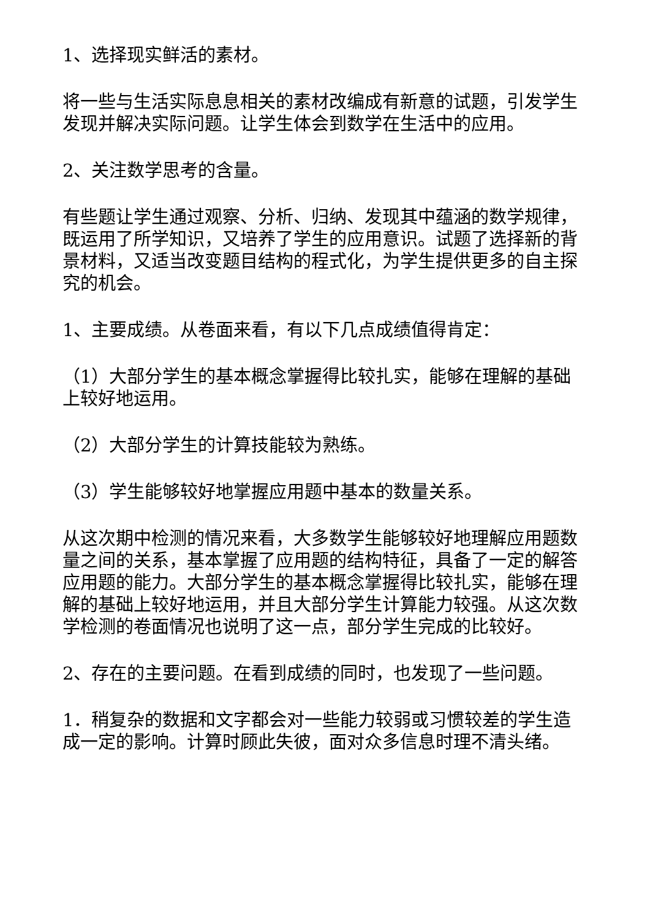1、选择现实鲜活的素材。
将一些与生活实际息息相关的素材改编成有新意的试题，引发学生发现并解决实际问题。让学生体会到数学在生活中的应用。
2、关注数学思考的含量。
有些题让学生通过观察、分析、归纳、发现其中蕴涵的数学规律，既运用了所学知识，又培养了学生的应用意识。试题了选择新的背景材料，又适当改变题目结构的程式化，为学生提供更多的自主探究的机会。
1、主要成绩。从卷面来看，有以下几点成绩值得肯定：
（1）大部分学生的基本概念掌握得比较扎实，能够在理解的基础上较好地运用。
（2）大部分学生的计算技能较为熟练。
（3）学生能够较好地掌握应用题中基本的数量关系。
从这次期中检测的情况来看，大多数学生能够较好地理解应用题数量之间的关系，基本掌握了应用题的结构特征，具备了一定的解答应用题的能力。大部分学生的基本概念掌握得比较扎实，能够在理解的基础上较好地运用，并且大部分学生计算能力较强。从这次数学检测的卷面情况也说明了这一点，部分学生完成的比较好。
2、存在的主要问题。在看到成绩的同时，也发现了一些问题。
1．稍复杂的数据和文字都会对一些能力较弱或习惯较差的学生造成一定的影响。计算时顾此失彼，面对众多信息时理不清头绪。